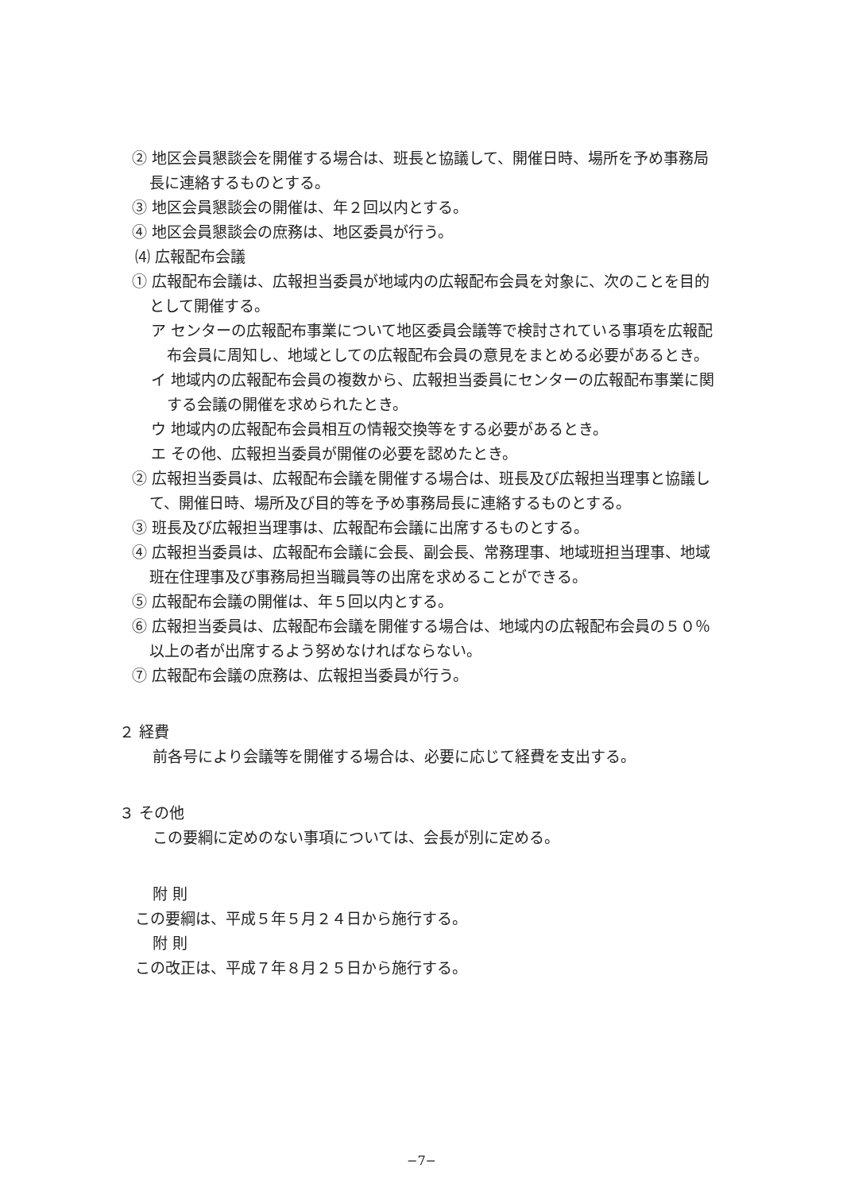② 地区会員懇談会を開催する場合は、班長と協議して、開催日時、場所を予め事務局長に連絡するものとする。
③ 地区会員懇談会の開催は、年２回以内とする。
④ 地区会員懇談会の庶務は、地区委員が行う。
⑷ 広報配布会議
① 広報配布会議は、広報担当委員が地域内の広報配布会員を対象に、次のことを目的として開催する。
ア センターの広報配布事業について地区委員会議等で検討されている事項を広報配布会員に周知し、地域としての広報配布会員の意見をまとめる必要があるとき。
イ 地域内の広報配布会員の複数から、広報担当委員にセンターの広報配布事業に関する会議の開催を求められたとき。
ウ 地域内の広報配布会員相互の情報交換等をする必要があるとき。
エ その他、広報担当委員が開催の必要を認めたとき。
② 広報担当委員は、広報配布会議を開催する場合は、班長及び広報担当理事と協議して、開催日時、場所及び目的等を予め事務局長に連絡するものとする。
③ 班長及び広報担当理事は、広報配布会議に出席するものとする。
④ 広報担当委員は、広報配布会議に会長、副会長、常務理事、地域班担当理事、地域班在住理事及び事務局担当職員等の出席を求めることができる。
⑤ 広報配布会議の開催は、年５回以内とする。
⑥ 広報担当委員は、広報配布会議を開催する場合は、地域内の広報配布会員の５０％以上の者が出席するよう努めなければならない。
⑦ 広報配布会議の庶務は、広報担当委員が行う。
２ 経費
前各号により会議等を開催する場合は、必要に応じて経費を支出する。
３ その他
この要綱に定めのない事項については、会長が別に定める。
附 則
この要綱は、平成５年５月２４日から施行する。
附 則
この改正は、平成７年８月２５日から施行する。
−7−